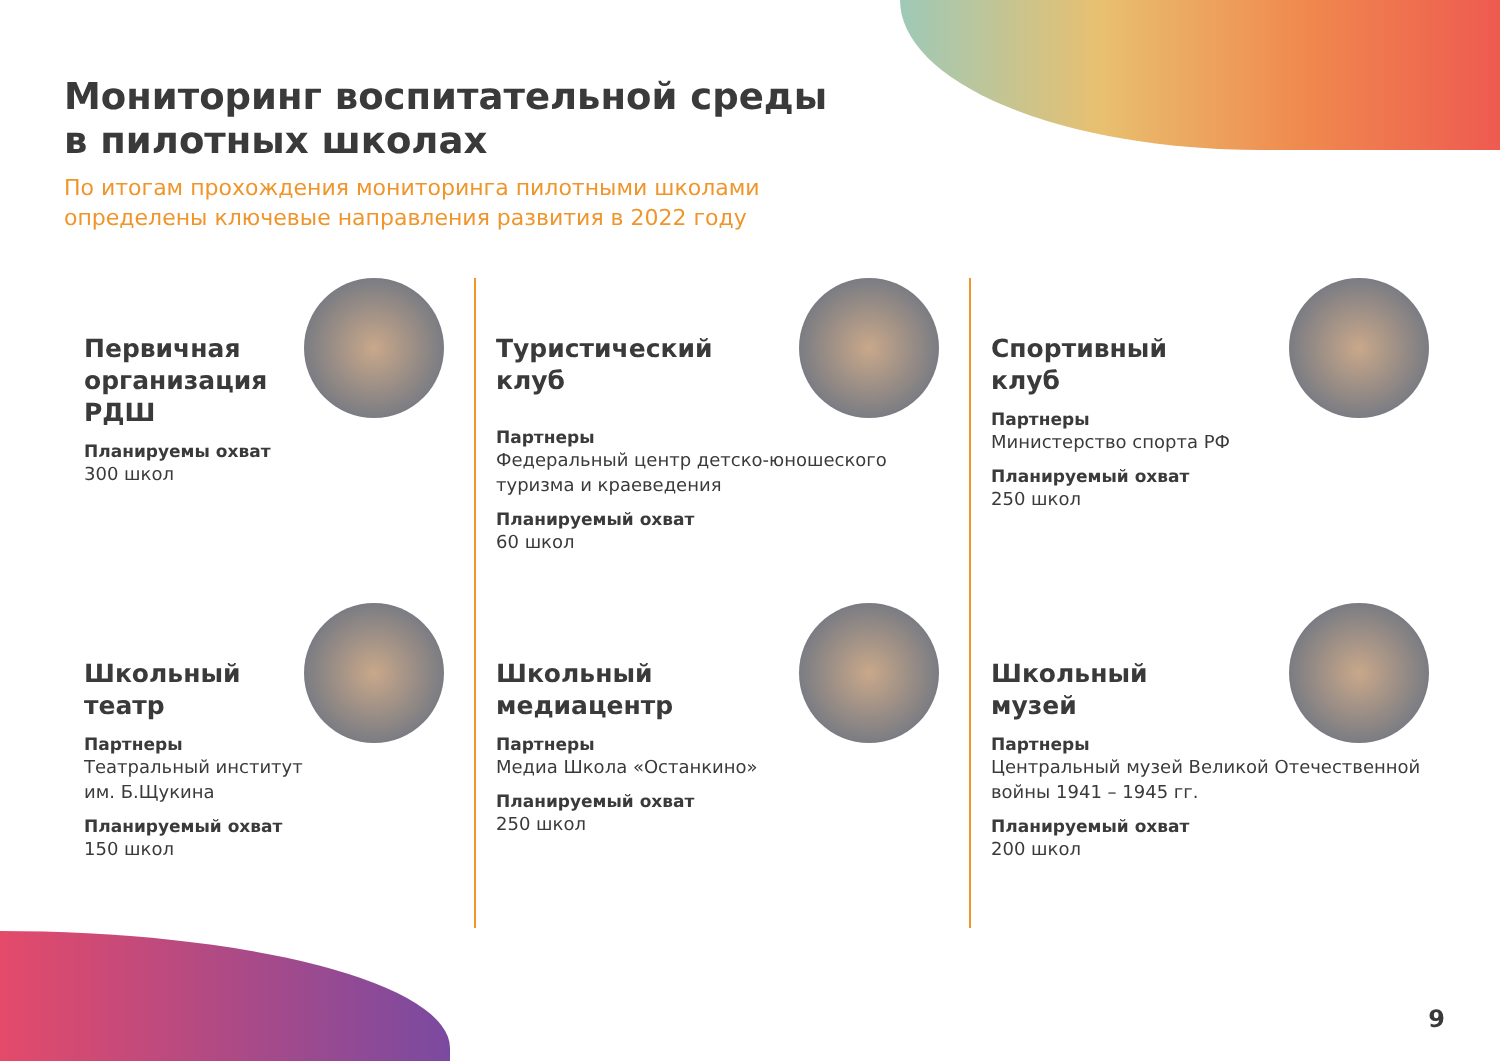Мониторинг воспитательной среды
в пилотных школах
По итогам прохождения мониторинга пилотными школами
определены ключевые направления развития в 2022 году
Первичная организация РДШ
Планируемы охват
300 школ
Школьный театр
Партнеры
Театральный институт
им. Б.Щукина
Планируемый охват
150 школ
Туристический клуб
Партнеры
Федеральный центр детско-юношеского туризма и краеведения
Планируемый охват
60 школ
Школьный медиацентр
Партнеры
Медиа Школа «Останкино»
Планируемый охват
250 школ
Спортивный клуб
Партнеры
Министерство спорта РФ
Планируемый охват
250 школ
Школьный музей
Партнеры
Центральный музей Великой Отечественной войны 1941 – 1945 гг.
Планируемый охват
200 школ
9